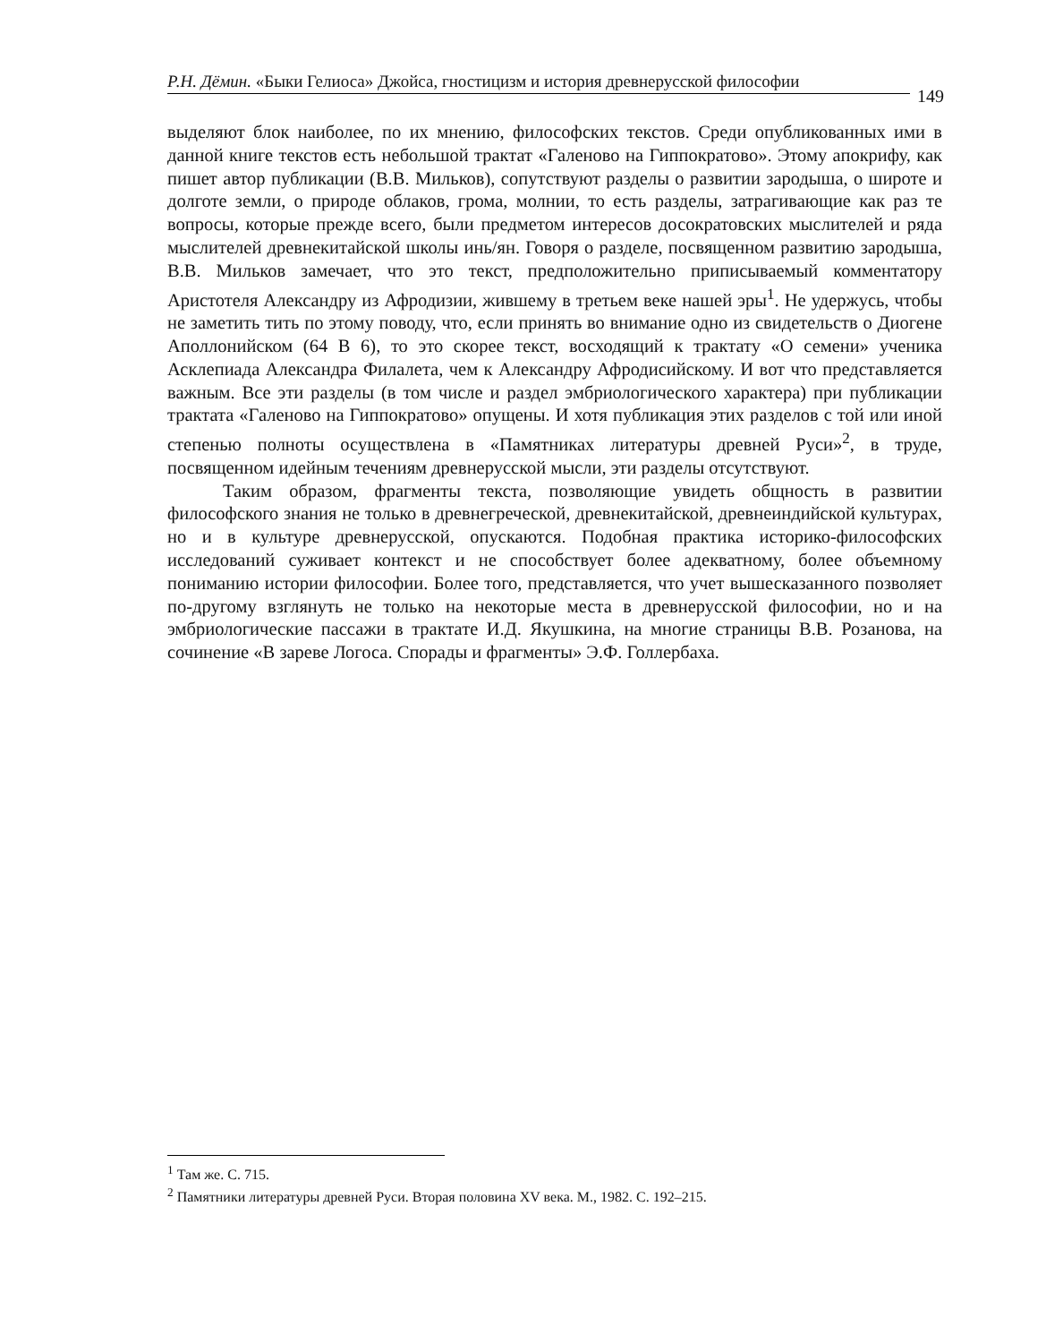Р.Н. Дёмин. «Быки Гелиоса» Джойса, гностицизм и история древнерусской философии
149
выделяют блок наиболее, по их мнению, философских текстов. Среди опубликованных ими в данной книге текстов есть небольшой трактат «Галеново на Гиппократово». Этому апокрифу, как пишет автор публикации (В.В. Мильков), сопутствуют разделы о развитии зародыша, о широте и долготе земли, о природе облаков, грома, молнии, то есть разделы, затрагивающие как раз те вопросы, которые прежде всего, были предметом интересов досократовских мыслителей и ряда мыслителей древнекитайской школы инь/ян. Говоря о разделе, посвященном развитию зародыша, В.В. Мильков замечает, что это текст, предположительно приписываемый комментатору Аристотеля Александру из Афродизии, жившему в третьем веке нашей эры<sup>1</sup>. Не удержусь, чтобы не заметить тить по этому поводу, что, если принять во внимание одно из свидетельств о Диогене Аполлонийском (64 В 6), то это скорее текст, восходящий к трактату «О семени» ученика Асклепиада Александра Филалета, чем к Александру Афродисийскому. И вот что представляется важным. Все эти разделы (в том числе и раздел эмбриологического характера) при публикации трактата «Галеново на Гиппократово» опущены. И хотя публикация этих разделов с той или иной степенью полноты осуществлена в «Памятниках литературы древней Руси»<sup>2</sup>, в труде, посвященном идейным течениям древнерусской мысли, эти разделы отсутствуют.
Таким образом, фрагменты текста, позволяющие увидеть общность в развитии философского знания не только в древнегреческой, древнекитайской, древнеиндийской культурах, но и в культуре древнерусской, опускаются. Подобная практика историко-философских исследований суживает контекст и не способствует более адекватному, более объемному пониманию истории философии. Более того, представляется, что учет вышесказанного позволяет по-другому взглянуть не только на некоторые места в древнерусской философии, но и на эмбриологические пассажи в трактате И.Д. Якушкина, на многие страницы В.В. Розанова, на сочинение «В зареве Логоса. Спорады и фрагменты» Э.Ф. Голлербаха.
<sup>1</sup> Там же. С. 715.
<sup>2</sup> Памятники литературы древней Руси. Вторая половина XV века. М., 1982. С. 192–215.